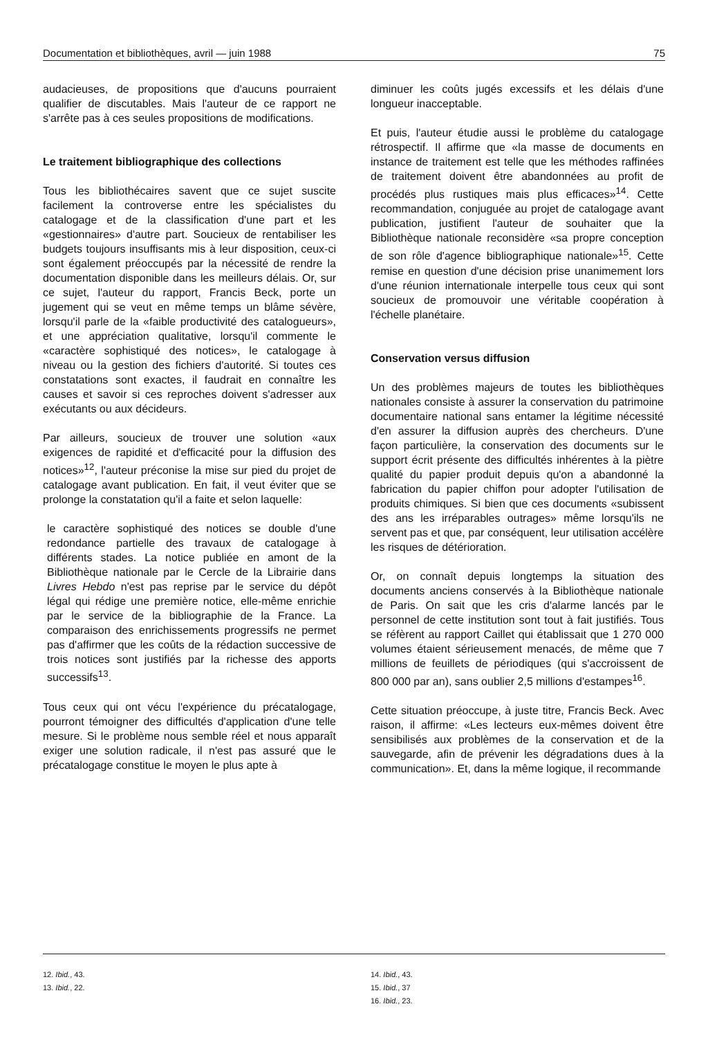Documentation et bibliothèques, avril — juin 1988 75
audacieuses, de propositions que d'aucuns pourraient qualifier de discutables. Mais l'auteur de ce rapport ne s'arrête pas à ces seules propositions de modifications.
Le traitement bibliographique des collections
Tous les bibliothécaires savent que ce sujet suscite facilement la controverse entre les spécialistes du catalogage et de la classification d'une part et les «gestionnaires» d'autre part. Soucieux de rentabiliser les budgets toujours insuffisants mis à leur disposition, ceux-ci sont également préoccupés par la nécessité de rendre la documentation disponible dans les meilleurs délais. Or, sur ce sujet, l'auteur du rapport, Francis Beck, porte un jugement qui se veut en même temps un blâme sévère, lorsqu'il parle de la «faible productivité des catalogueurs», et une appréciation qualitative, lorsqu'il commente le «caractère sophistiqué des notices», le catalogage à niveau ou la gestion des fichiers d'autorité. Si toutes ces constatations sont exactes, il faudrait en connaître les causes et savoir si ces reproches doivent s'adresser aux exécutants ou aux décideurs.
Par ailleurs, soucieux de trouver une solution «aux exigences de rapidité et d'efficacité pour la diffusion des notices»<sup>12</sup>, l'auteur préconise la mise sur pied du projet de catalogage avant publication. En fait, il veut éviter que se prolonge la constatation qu'il a faite et selon laquelle:
le caractère sophistiqué des notices se double d'une redondance partielle des travaux de catalogage à différents stades. La notice publiée en amont de la Bibliothèque nationale par le Cercle de la Librairie dans Livres Hebdo n'est pas reprise par le service du dépôt légal qui rédige une première notice, elle-même enrichie par le service de la bibliographie de la France. La comparaison des enrichissements progressifs ne permet pas d'affirmer que les coûts de la rédaction successive de trois notices sont justifiés par la richesse des apports successifs<sup>13</sup>.
Tous ceux qui ont vécu l'expérience du précatalogage, pourront témoigner des difficultés d'application d'une telle mesure. Si le problème nous semble réel et nous apparaît exiger une solution radicale, il n'est pas assuré que le précatalogage constitue le moyen le plus apte à
diminuer les coûts jugés excessifs et les délais d'une longueur inacceptable.
Et puis, l'auteur étudie aussi le problème du catalogage rétrospectif. Il affirme que «la masse de documents en instance de traitement est telle que les méthodes raffinées de traitement doivent être abandonnées au profit de procédés plus rustiques mais plus efficaces»<sup>14</sup>. Cette recommandation, conjuguée au projet de catalogage avant publication, justifient l'auteur de souhaiter que la Bibliothèque nationale reconsidère «sa propre conception de son rôle d'agence bibliographique nationale»<sup>15</sup>. Cette remise en question d'une décision prise unanimement lors d'une réunion internationale interpelle tous ceux qui sont soucieux de promouvoir une véritable coopération à l'échelle planétaire.
Conservation versus diffusion
Un des problèmes majeurs de toutes les bibliothèques nationales consiste à assurer la conservation du patrimoine documentaire national sans entamer la légitime nécessité d'en assurer la diffusion auprès des chercheurs. D'une façon particulière, la conservation des documents sur le support écrit présente des difficultés inhérentes à la piètre qualité du papier produit depuis qu'on a abandonné la fabrication du papier chiffon pour adopter l'utilisation de produits chimiques. Si bien que ces documents «subissent des ans les irréparables outrages» même lorsqu'ils ne servent pas et que, par conséquent, leur utilisation accélère les risques de détérioration.
Or, on connaît depuis longtemps la situation des documents anciens conservés à la Bibliothèque nationale de Paris. On sait que les cris d'alarme lancés par le personnel de cette institution sont tout à fait justifiés. Tous se réfèrent au rapport Caillet qui établissait que 1 270 000 volumes étaient sérieusement menacés, de même que 7 millions de feuillets de périodiques (qui s'accroissent de 800 000 par an), sans oublier 2,5 millions d'estampes<sup>16</sup>.
Cette situation préoccupe, à juste titre, Francis Beck. Avec raison, il affirme: «Les lecteurs eux-mêmes doivent être sensibilisés aux problèmes de la conservation et de la sauvegarde, afin de prévenir les dégradations dues à la communication». Et, dans la même logique, il recommande
12. Ibid., 43.
13. Ibid., 22.
14. Ibid., 43.
15. Ibid., 37
16. Ibid., 23.